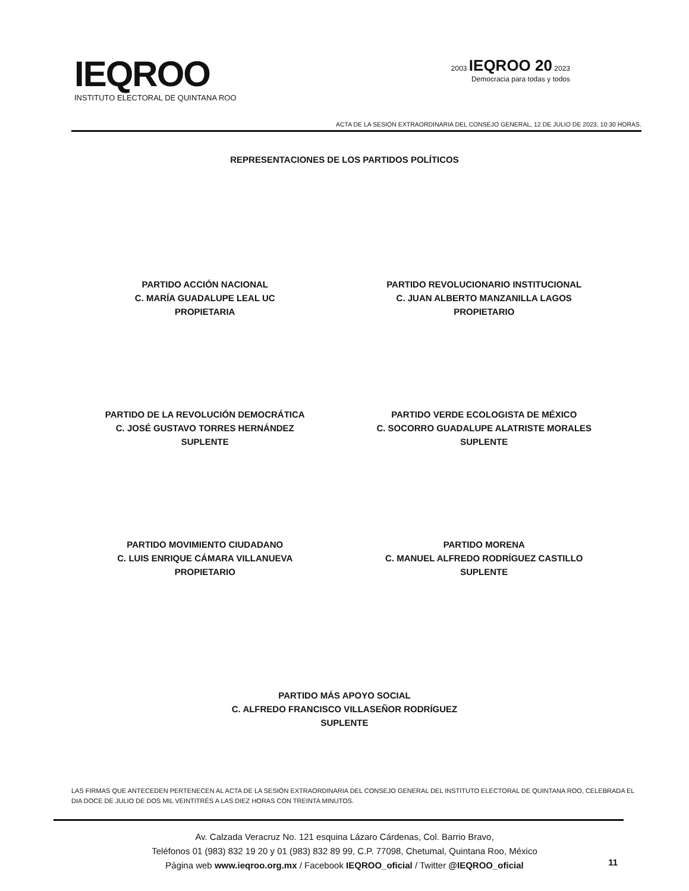IEQROO
INSTITUTO ELECTORAL DE QUINTANA ROO
2003 IEQROO 20 2023
Democracia para todas y todos
ACTA DE LA SESIÓN EXTRAORDINARIA DEL CONSEJO GENERAL, 12 DE JULIO DE 2023, 10:30 HORAS.
REPRESENTACIONES DE LOS PARTIDOS POLÍTICOS
PARTIDO ACCIÓN NACIONAL
C. MARÍA GUADALUPE LEAL UC
PROPIETARIA
PARTIDO REVOLUCIONARIO INSTITUCIONAL
C. JUAN ALBERTO MANZANILLA LAGOS
PROPIETARIO
PARTIDO DE LA REVOLUCIÓN DEMOCRÁTICA
C. JOSÉ GUSTAVO TORRES HERNÁNDEZ
SUPLENTE
PARTIDO VERDE ECOLOGISTA DE MÉXICO
C. SOCORRO GUADALUPE ALATRISTE MORALES
SUPLENTE
PARTIDO MOVIMIENTO CIUDADANO
C. LUIS ENRIQUE CÁMARA VILLANUEVA
PROPIETARIO
PARTIDO MORENA
C. MANUEL ALFREDO RODRÍGUEZ CASTILLO
SUPLENTE
PARTIDO MÁS APOYO SOCIAL
C. ALFREDO FRANCISCO VILLASEÑOR RODRÍGUEZ
SUPLENTE
LAS FIRMAS QUE ANTECEDEN PERTENECEN AL ACTA DE LA SESIÓN EXTRAORDINARIA DEL CONSEJO GENERAL DEL INSTITUTO ELECTORAL DE QUINTANA ROO, CELEBRADA EL DIA DOCE DE JULIO DE DOS MIL VEINTITRÉS A LAS DIEZ HORAS CON TREINTA MINUTOS.
Av. Calzada Veracruz No. 121 esquina Lázaro Cárdenas, Col. Barrio Bravo,
Teléfonos 01 (983) 832 19 20 y 01 (983) 832 89 99, C.P. 77098, Chetumal, Quintana Roo, México
Página web www.ieqroo.org.mx / Facebook IEQROO_oficial / Twitter @IEQROO_oficial
11